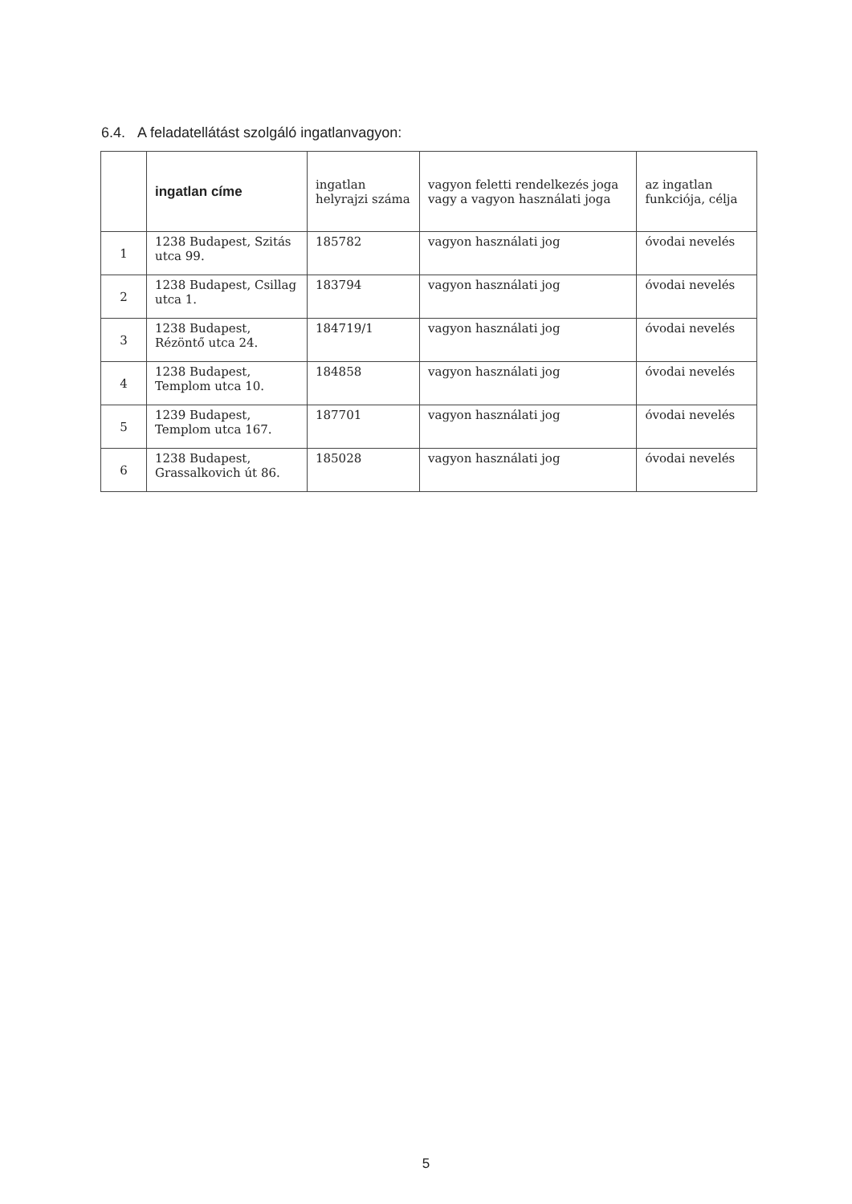6.4. A feladatellátást szolgáló ingatlanvagyon:
| | ingatlan címe | ingatlan helyrajzi száma | vagyon feletti rendelkezés joga vagy a vagyon használati joga | az ingatlan funkciója, célja |
| --- | --- | --- | --- | --- |
| 1 | 1238 Budapest, Szitás utca 99. | 185782 | vagyon használati jog | óvodai nevelés |
| 2 | 1238 Budapest, Csillag utca 1. | 183794 | vagyon használati jog | óvodai nevelés |
| 3 | 1238 Budapest, Rézöntő utca 24. | 184719/1 | vagyon használati jog | óvodai nevelés |
| 4 | 1238 Budapest, Templom utca 10. | 184858 | vagyon használati jog | óvodai nevelés |
| 5 | 1239 Budapest, Templom utca 167. | 187701 | vagyon használati jog | óvodai nevelés |
| 6 | 1238 Budapest, Grassalkovich út 86. | 185028 | vagyon használati jog | óvodai nevelés |
5